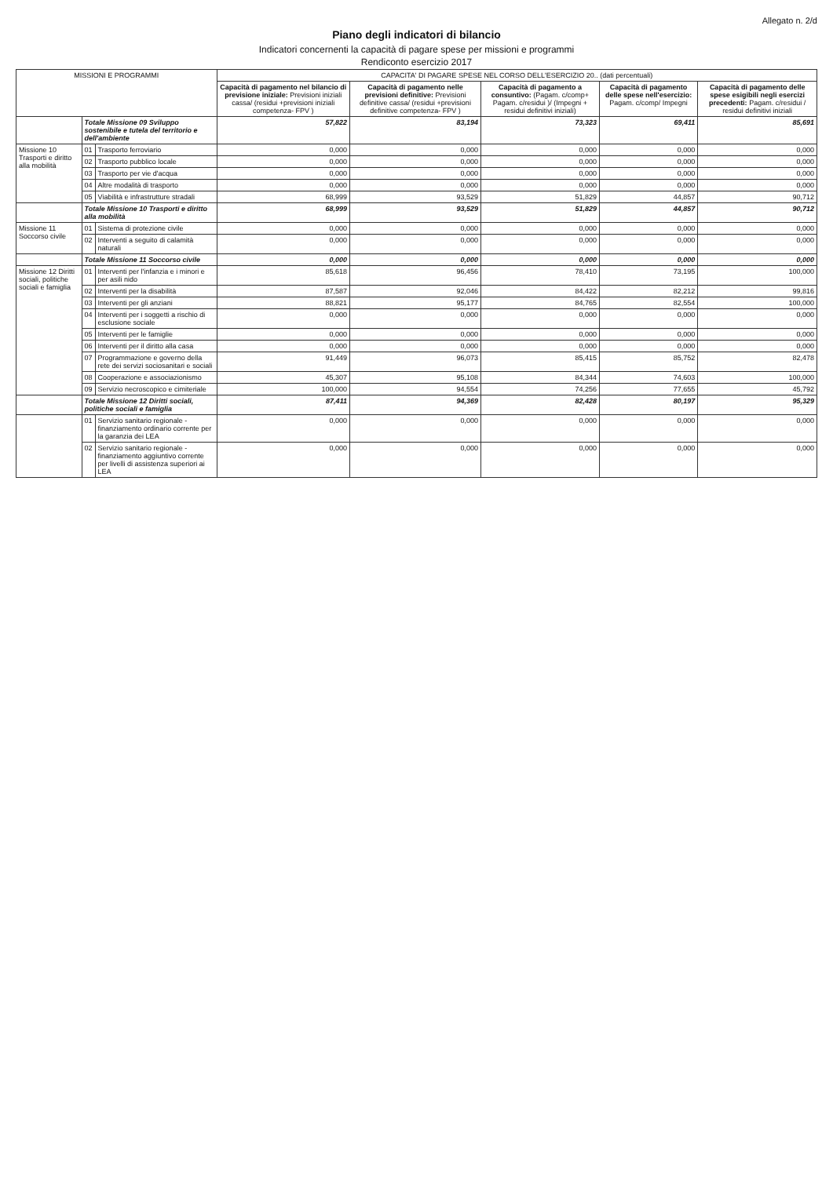Allegato n. 2/d
Piano degli indicatori di bilancio
Indicatori concernenti la capacità di pagare spese per missioni e programmi
Rendiconto esercizio 2017
| MISSIONI E PROGRAMMI | | | CAPACITA' DI PAGARE SPESE NEL CORSO DELL'ESERCIZIO 20.. (dati percentuali) | | | | |
| --- | --- | --- | --- | --- | --- | --- | --- |
| | | | Capacità di pagamento nel bilancio di previsione iniziale: Previsioni iniziali cassa/ (residui +previsioni iniziali competenza- FPV ) | Capacità di pagamento nelle previsioni definitive: Previsioni definitive cassa/ (residui +previsioni definitive competenza- FPV ) | Capacità di pagamento a consuntivo: (Pagam. c/comp+ Pagam. c/residui )/ (Impegni + residui definitivi iniziali) | Capacità di pagamento delle spese nell'esercizio: Pagam. c/comp/ Impegni | Capacità di pagamento delle spese esigibili negli esercizi precedenti: Pagam. c/residui / residui definitivi iniziali |
| | Totale Missione 09 Sviluppo sostenibile e tutela del territorio e dell'ambiente | | 57,822 | 83,194 | 73,323 | 69,411 | 85,691 |
| Missione 10 Trasporti e diritto alla mobilità | 01 | Trasporto ferroviario | 0,000 | 0,000 | 0,000 | 0,000 | 0,000 |
| | 02 | Trasporto pubblico locale | 0,000 | 0,000 | 0,000 | 0,000 | 0,000 |
| | 03 | Trasporto per vie d'acqua | 0,000 | 0,000 | 0,000 | 0,000 | 0,000 |
| | 04 | Altre modalità di trasporto | 0,000 | 0,000 | 0,000 | 0,000 | 0,000 |
| | 05 | Viabilità e infrastrutture stradali | 68,999 | 93,529 | 51,829 | 44,857 | 90,712 |
| | Totale Missione 10 Trasporti e diritto alla mobilità | | 68,999 | 93,529 | 51,829 | 44,857 | 90,712 |
| Missione 11 Soccorso civile | 01 | Sistema di protezione civile | 0,000 | 0,000 | 0,000 | 0,000 | 0,000 |
| | 02 | Interventi a seguito di calamità naturali | 0,000 | 0,000 | 0,000 | 0,000 | 0,000 |
| | Totale Missione 11 Soccorso civile | | 0,000 | 0,000 | 0,000 | 0,000 | 0,000 |
| Missione 12 Diritti sociali, politiche sociali e famiglia | 01 | Interventi per l'infanzia e i minori e per asili nido | 85,618 | 96,456 | 78,410 | 73,195 | 100,000 |
| | 02 | Interventi per la disabilità | 87,587 | 92,046 | 84,422 | 82,212 | 99,816 |
| | 03 | Interventi per gli anziani | 88,821 | 95,177 | 84,765 | 82,554 | 100,000 |
| | 04 | Interventi per i soggetti a rischio di esclusione sociale | 0,000 | 0,000 | 0,000 | 0,000 | 0,000 |
| | 05 | Interventi per le famiglie | 0,000 | 0,000 | 0,000 | 0,000 | 0,000 |
| | 06 | Interventi per il diritto alla casa | 0,000 | 0,000 | 0,000 | 0,000 | 0,000 |
| | 07 | Programmazione e governo della rete dei servizi sociosanitari e sociali | 91,449 | 96,073 | 85,415 | 85,752 | 82,478 |
| | 08 | Cooperazione e associazionismo | 45,307 | 95,108 | 84,344 | 74,603 | 100,000 |
| | 09 | Servizio necroscopico e cimiteriale | 100,000 | 94,554 | 74,256 | 77,655 | 45,792 |
| | Totale Missione 12 Diritti sociali, politiche sociali e famiglia | | 87,411 | 94,369 | 82,428 | 80,197 | 95,329 |
| | 01 | Servizio sanitario regionale - finanziamento ordinario corrente per la garanzia dei LEA | 0,000 | 0,000 | 0,000 | 0,000 | 0,000 |
| | 02 | Servizio sanitario regionale - finanziamento aggiuntivo corrente per livelli di assistenza superiori ai LEA | 0,000 | 0,000 | 0,000 | 0,000 | 0,000 |